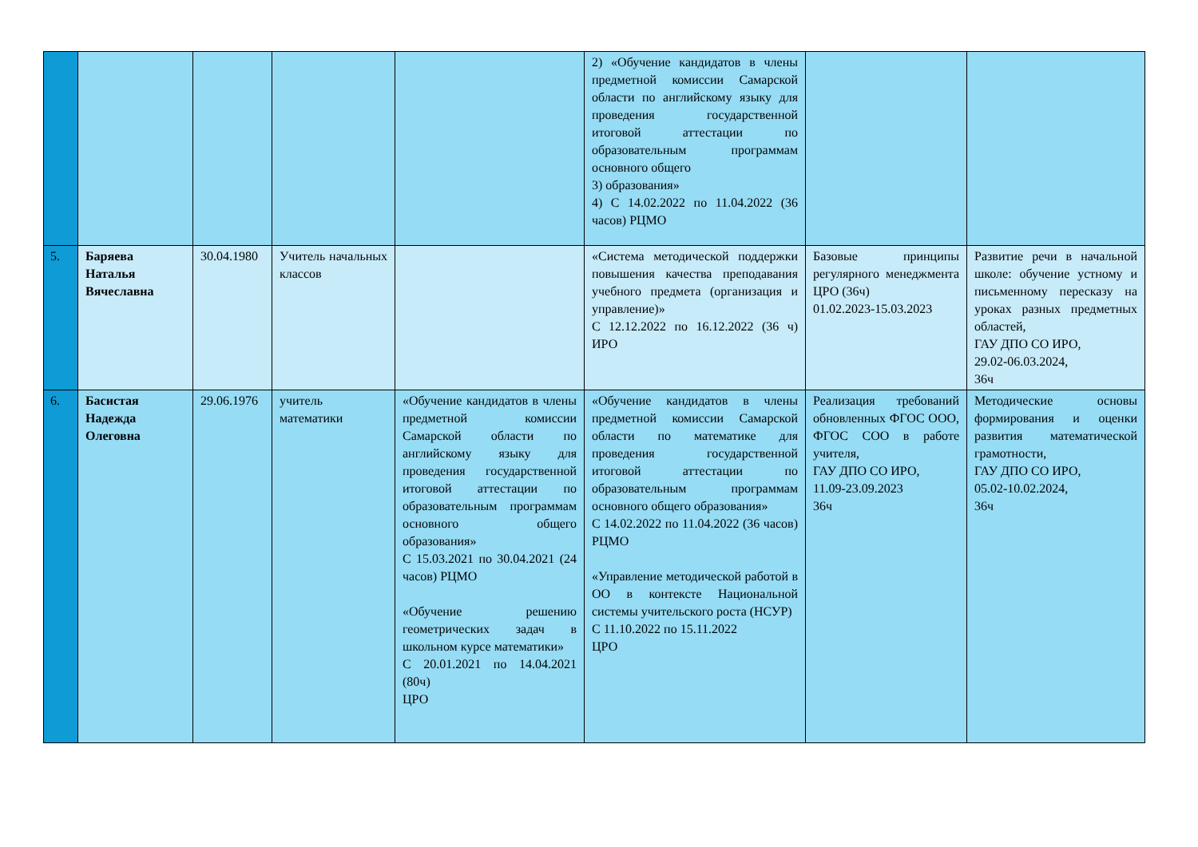| | | | | | 2) «Обучение кандидатов в члены предметной комиссии Самарской области по английскому языку для проведения государственной итоговой аттестации по образовательным программам основного общего 3) образования» 4) С 14.02.2022 по 11.04.2022 (36 часов) РЦМО | | |
| 5. | Баряева Наталья Вячеславна | 30.04.1980 | Учитель начальных классов | | «Система методической поддержки повышения качества преподавания учебного предмета (организация и управление)» С 12.12.2022 по 16.12.2022 (36 ч) ИРО | Базовые принципы регулярного менеджмента ЦРО (36ч) 01.02.2023-15.03.2023 | Развитие речи в начальной школе: обучение устному и письменному пересказу на уроках разных предметных областей, ГАУ ДПО СО ИРО, 29.02-06.03.2024, 36ч |
| 6. | Басистая Надежда Олеговна | 29.06.1976 | учитель математики | «Обучение кандидатов в члены предметной комиссии Самарской области по английскому языку для проведения государственной итоговой аттестации по образовательным программам основного общего образования» С 15.03.2021 по 30.04.2021 (24 часов) РЦМО «Обучение решению геометрических задач в школьном курсе математики» С 20.01.2021 по 14.04.2021 (80ч) ЦРО | «Обучение кандидатов в члены предметной комиссии Самарской области по математике для проведения государственной итоговой аттестации по образовательным программам основного общего образования» С 14.02.2022 по 11.04.2022 (36 часов) РЦМО «Управление методической работой в ОО в контексте Национальной системы учительского роста (НСУР) С 11.10.2022 по 15.11.2022 ЦРО | Реализация требований обновленных ФГОС ООО, ФГОС СОО в работе учителя, ГАУ ДПО СО ИРО, 11.09-23.09.2023 36ч | Методические основы формирования и оценки развития математической грамотности, ГАУ ДПО СО ИРО, 05.02-10.02.2024, 36ч |